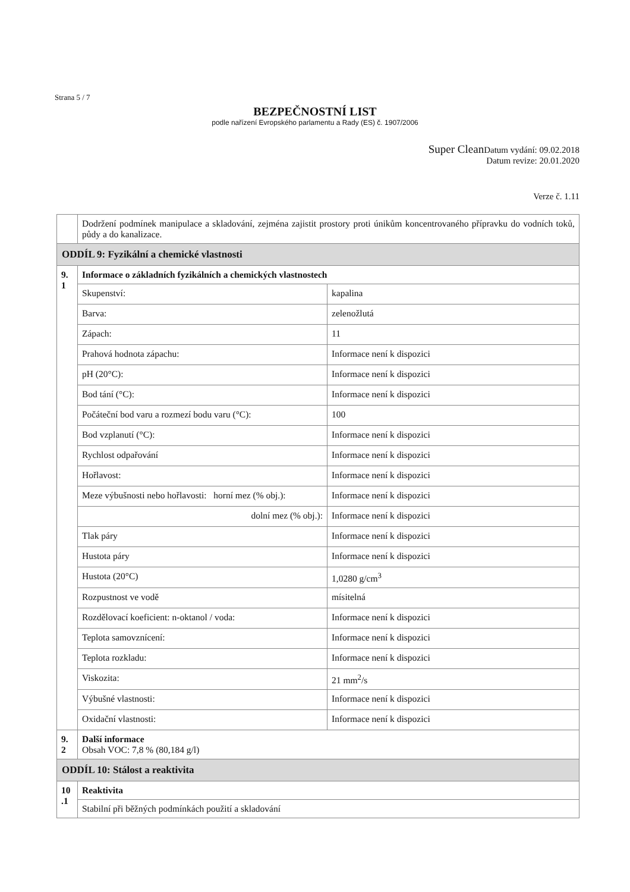Strana 5 / 7
BEZPEČNOSTNÍ LIST
podle nařízení Evropského parlamentu a Rady (ES) č. 1907/2006
Super Clean Datum vydání: 09.02.2018
Datum revize: 20.01.2020
Verze č. 1.11
| | Dodržení podmínek manipulace a skladování, zejména zajistit prostory proti únikům koncentrovaného přípravku do vodních toků, půdy a do kanalizace. | |
| ODDÍL 9: Fyzikální a chemické vlastnosti | | |
| 9. 1 | Informace o základních fyzikálních a chemických vlastnostech | |
| | Skupenství: | kapalina |
| | Barva: | zelenožlutá |
| | Zápach: | 11 |
| | Prahová hodnota zápachu: | Informace není k dispozici |
| | pH (20°C): | Informace není k dispozici |
| | Bod tání (°C): | Informace není k dispozici |
| | Počáteční bod varu a rozmezí bodu varu (°C): | 100 |
| | Bod vzplanutí (°C): | Informace není k dispozici |
| | Rychlost odpařování | Informace není k dispozici |
| | Hořlavost: | Informace není k dispozici |
| | Meze výbušnosti nebo hořlavosti: horní mez (% obj.): | Informace není k dispozici |
| | dolní mez (% obj.): | Informace není k dispozici |
| | Tlak páry | Informace není k dispozici |
| | Hustota páry | Informace není k dispozici |
| | Hustota (20°C) | 1,0280 g/cm<sup>3</sup> |
| | Rozpustnost ve vodě | mísitelná |
| | Rozdělovací koeficient: n-oktanol / voda: | Informace není k dispozici |
| | Teplota samovznícení: | Informace není k dispozici |
| | Teplota rozkladu: | Informace není k dispozici |
| | Viskozita: | 21 mm<sup>2</sup>/s |
| | Výbušné vlastnosti: | Informace není k dispozici |
| | Oxidační vlastnosti: | Informace není k dispozici |
| 9. 2 | Další informace Obsah VOC: 7,8 % (80,184 g/l) | |
| ODDÍL 10: Stálost a reaktivita | | |
| 10 .1 | Reaktivita | |
| | Stabilní při běžných podmínkách použití a skladování | |